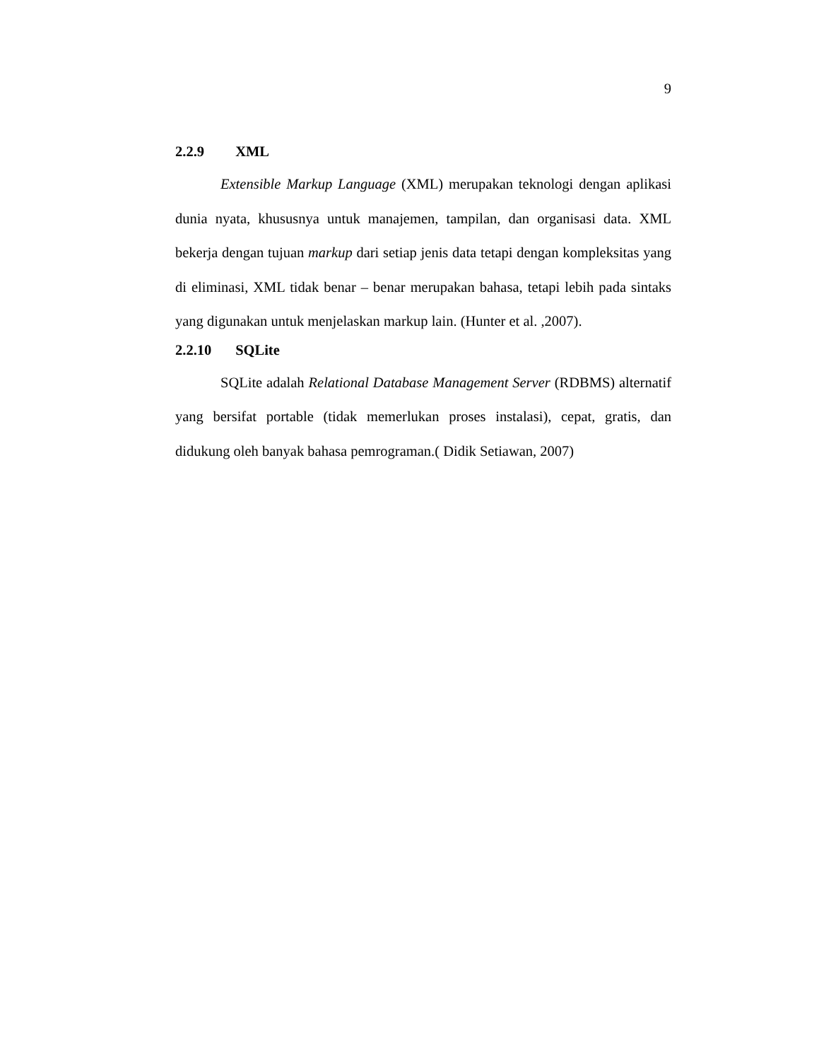9
2.2.9 XML
Extensible Markup Language (XML) merupakan teknologi dengan aplikasi dunia nyata, khususnya untuk manajemen, tampilan, dan organisasi data. XML bekerja dengan tujuan markup dari setiap jenis data tetapi dengan kompleksitas yang di eliminasi, XML tidak benar – benar merupakan bahasa, tetapi lebih pada sintaks yang digunakan untuk menjelaskan markup lain. (Hunter et al. ,2007).
2.2.10 SQLite
SQLite adalah Relational Database Management Server (RDBMS) alternatif yang bersifat portable (tidak memerlukan proses instalasi), cepat, gratis, dan didukung oleh banyak bahasa pemrograman.( Didik Setiawan, 2007)